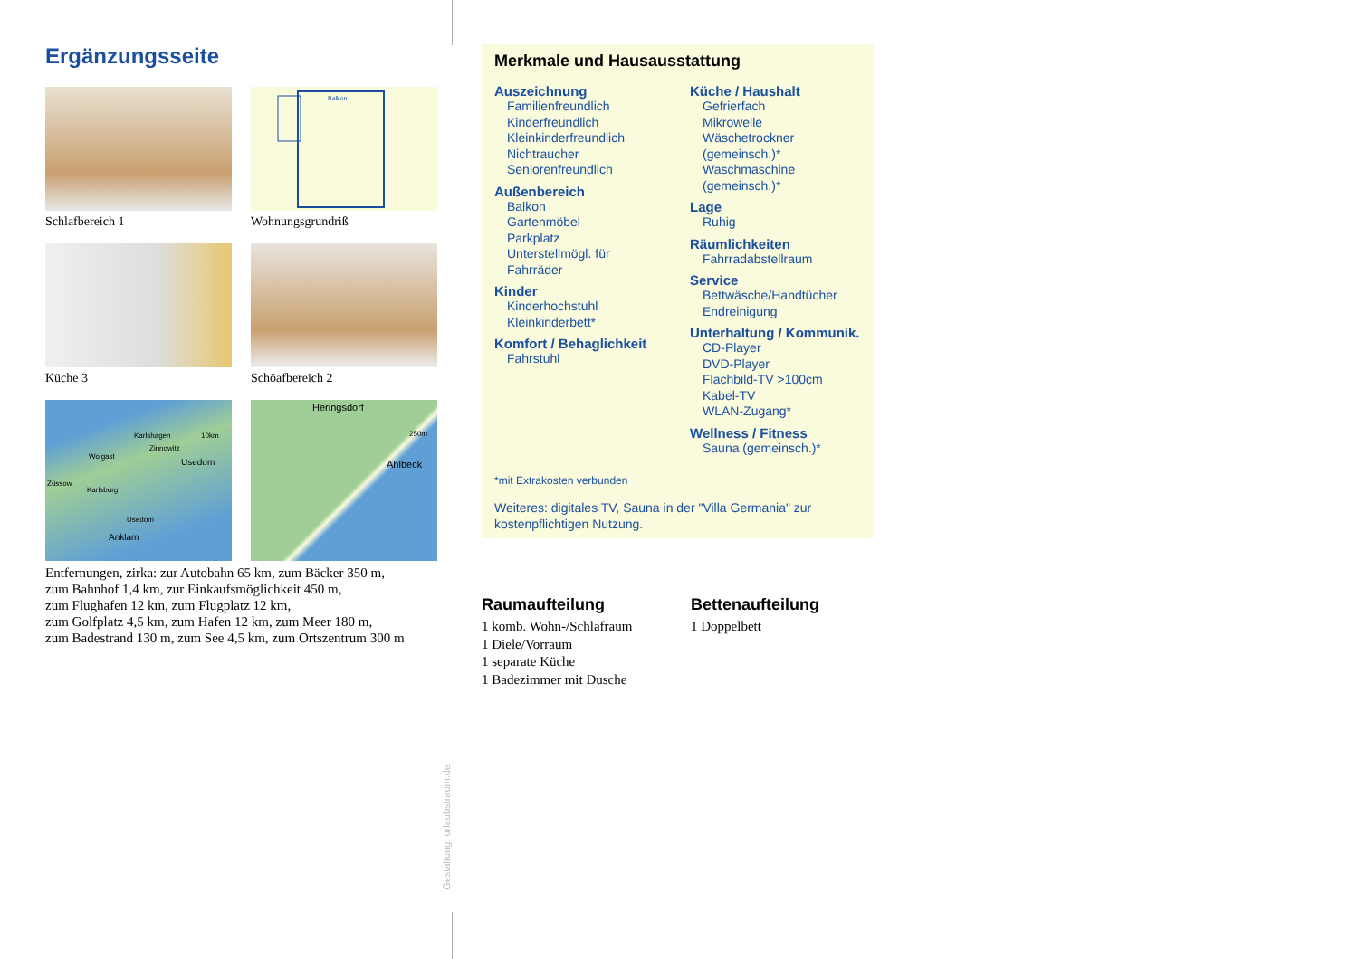Ergänzungsseite
Schlafbereich 1
Balkon
Wohnungsgrundriß
Küche 3
Schöafbereich 2
Karlshagen
10km
Zinnowitz
Wolgast
Usedom
Züssow
Karlsburg
Usedom
Anklam
Heringsdorf
250m
Ahlbeck
Entfernungen, zirka: zur Autobahn 65 km, zum Bäcker 350 m,
zum Bahnhof 1,4 km, zur Einkaufsmöglichkeit 450 m,
zum Flughafen 12 km, zum Flugplatz 12 km,
zum Golfplatz 4,5 km, zum Hafen 12 km, zum Meer 180 m,
zum Badestrand 130 m, zum See 4,5 km, zum Ortszentrum 300 m
Merkmale und Hausausstattung
Auszeichnung
Familienfreundlich
Kinderfreundlich
Kleinkinderfreundlich
Nichtraucher
Seniorenfreundlich
Außenbereich
Balkon
Gartenmöbel
Parkplatz
Unterstellmögl. für
Fahrräder
Kinder
Kinderhochstuhl
Kleinkinderbett*
Komfort / Behaglichkeit
Fahrstuhl
Küche / Haushalt
Gefrierfach
Mikrowelle
Wäschetrockner
(gemeinsch.)*
Waschmaschine
(gemeinsch.)*
Lage
Ruhig
Räumlichkeiten
Fahrradabstellraum
Service
Bettwäsche/Handtücher
Endreinigung
Unterhaltung / Kommunik.
CD-Player
DVD-Player
Flachbild-TV >100cm
Kabel-TV
WLAN-Zugang*
Wellness / Fitness
Sauna (gemeinsch.)*
*mit Extrakosten verbunden
Weiteres: digitales TV, Sauna in der "Villa Germania" zur kostenpflichtigen Nutzung.
Raumaufteilung
1 komb. Wohn-/Schlafraum
1 Diele/Vorraum
1 separate Küche
1 Badezimmer mit Dusche
Bettenaufteilung
1 Doppelbett
Gestaltung: urlaubstraum.de